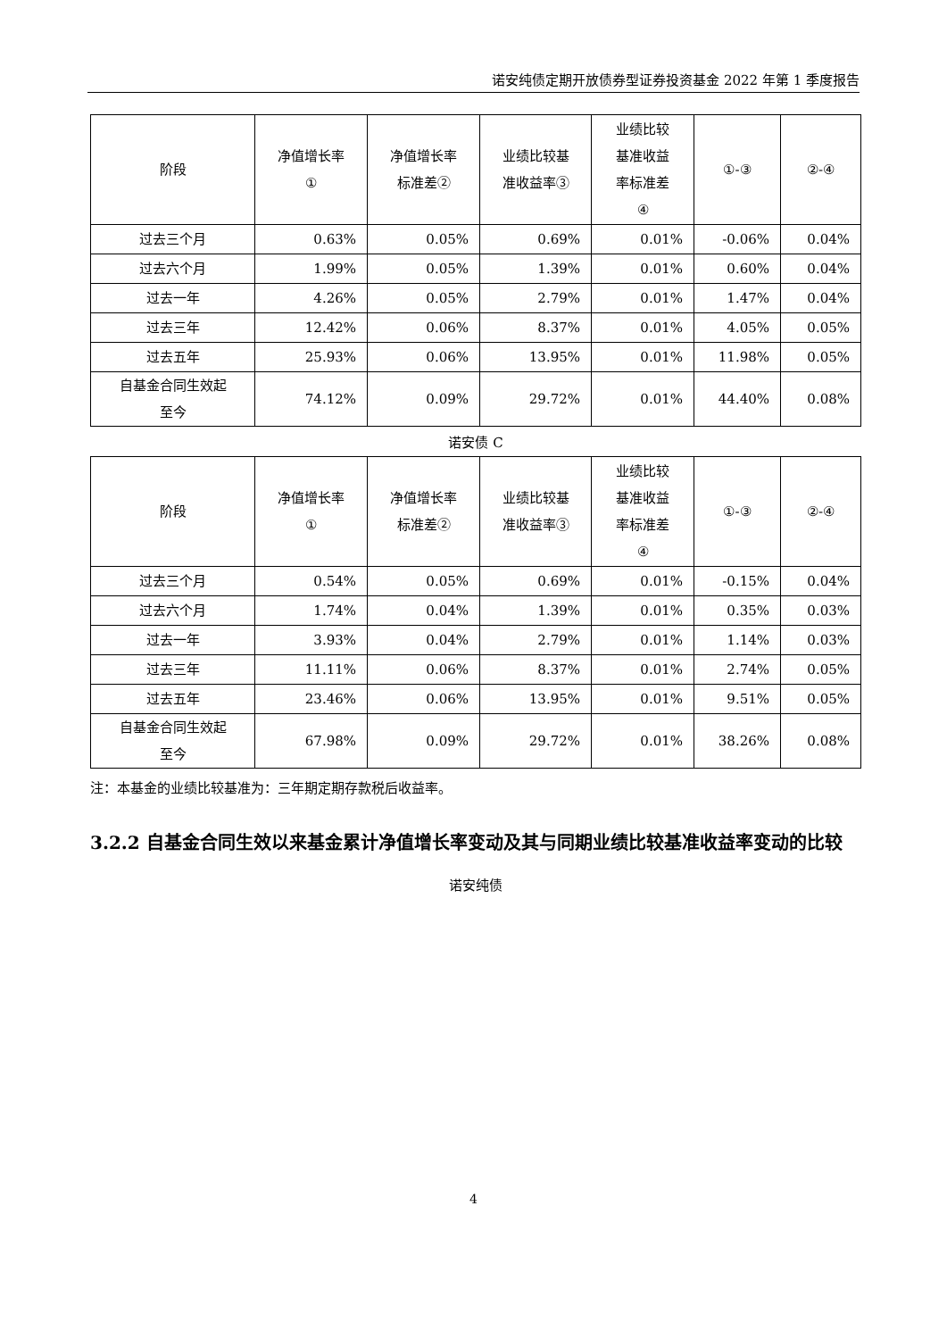诺安纯债定期开放债券型证券投资基金 2022 年第 1 季度报告
| 阶段 | 净值增长率 ① | 净值增长率 标准差② | 业绩比较基 准收益率③ | 业绩比较 基准收益 率标准差 ④ | ①-③ | ②-④ |
| --- | --- | --- | --- | --- | --- | --- |
| 过去三个月 | 0.63% | 0.05% | 0.69% | 0.01% | -0.06% | 0.04% |
| 过去六个月 | 1.99% | 0.05% | 1.39% | 0.01% | 0.60% | 0.04% |
| 过去一年 | 4.26% | 0.05% | 2.79% | 0.01% | 1.47% | 0.04% |
| 过去三年 | 12.42% | 0.06% | 8.37% | 0.01% | 4.05% | 0.05% |
| 过去五年 | 25.93% | 0.06% | 13.95% | 0.01% | 11.98% | 0.05% |
| 自基金合同生效起 至今 | 74.12% | 0.09% | 29.72% | 0.01% | 44.40% | 0.08% |
诺安债 C
| 阶段 | 净值增长率 ① | 净值增长率 标准差② | 业绩比较基 准收益率③ | 业绩比较 基准收益 率标准差 ④ | ①-③ | ②-④ |
| --- | --- | --- | --- | --- | --- | --- |
| 过去三个月 | 0.54% | 0.05% | 0.69% | 0.01% | -0.15% | 0.04% |
| 过去六个月 | 1.74% | 0.04% | 1.39% | 0.01% | 0.35% | 0.03% |
| 过去一年 | 3.93% | 0.04% | 2.79% | 0.01% | 1.14% | 0.03% |
| 过去三年 | 11.11% | 0.06% | 8.37% | 0.01% | 2.74% | 0.05% |
| 过去五年 | 23.46% | 0.06% | 13.95% | 0.01% | 9.51% | 0.05% |
| 自基金合同生效起 至今 | 67.98% | 0.09% | 29.72% | 0.01% | 38.26% | 0.08% |
注：本基金的业绩比较基准为：三年期定期存款税后收益率。
3.2.2 自基金合同生效以来基金累计净值增长率变动及其与同期业绩比较基准收益率变动的比较
诺安纯债
4